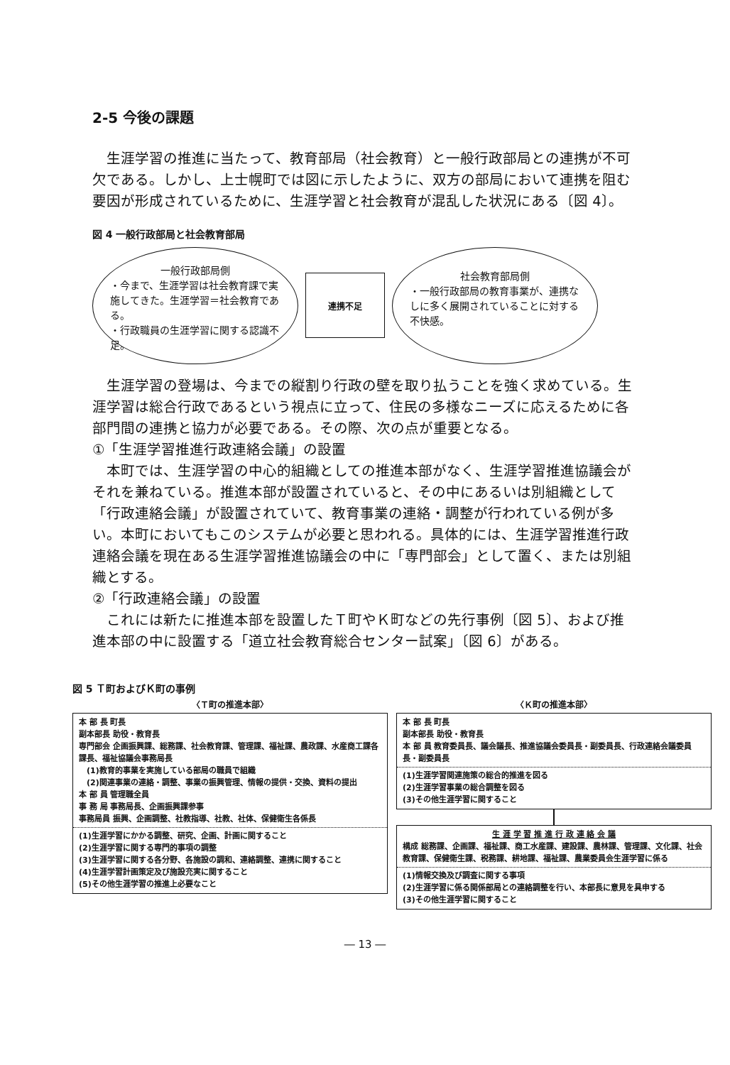2-5 今後の課題
生涯学習の推進に当たって、教育部局（社会教育）と一般行政部局との連携が不可欠である。しかし、上士幌町では図に示したように、双方の部局において連携を阻む要因が形成されているために、生涯学習と社会教育が混乱した状況にある〔図 4〕。
図 4 一般行政部局と社会教育部局
一般行政部局側
・今まで、生涯学習は社会教育課で実施してきた。生涯学習＝社会教育である。
・行政職員の生涯学習に関する認識不足。
連携不足
社会教育部局側
・一般行政部局の教育事業が、連携なしに多く展開されていることに対する不快感。
生涯学習の登場は、今までの縦割り行政の壁を取り払うことを強く求めている。生涯学習は総合行政であるという視点に立って、住民の多様なニーズに応えるために各部門間の連携と協力が必要である。その際、次の点が重要となる。
①「生涯学習推進行政連絡会議」の設置
本町では、生涯学習の中心的組織としての推進本部がなく、生涯学習推進協議会がそれを兼ねている。推進本部が設置されていると、その中にあるいは別組織として「行政連絡会議」が設置されていて、教育事業の連絡・調整が行われている例が多い。本町においてもこのシステムが必要と思われる。具体的には、生涯学習推進行政連絡会議を現在ある生涯学習推進協議会の中に「専門部会」として置く、または別組織とする。
②「行政連絡会議」の設置
これには新たに推進本部を設置したＴ町やＫ町などの先行事例〔図 5〕、および推進本部の中に設置する「道立社会教育総合センター試案」〔図 6〕がある。
図 5 Ｔ町およびＫ町の事例
〈Ｔ町の推進本部〉
本 部 長 町長
副本部長 助役・教育長
専門部会 企画振興課、総務課、社会教育課、管理課、福祉課、農政課、水産商工課各課長、福祉協議会事務局長
　(1)教育的事業を実施している部局の職員で組織
　(2)関連事業の連絡・調整、事業の振興管理、情報の提供・交換、資料の提出
本 部 員 管理職全員
事 務 局 事務局長、企画振興課参事
事務局員 振興、企画調整、社教指導、社教、社体、保健衛生各係長
(1)生涯学習にかかる調整、研究、企画、計画に関すること
(2)生涯学習に関する専門的事項の調整
(3)生涯学習に関する各分野、各施設の調和、連絡調整、連携に関すること
(4)生涯学習計画策定及び施設充実に関すること
(5)その他生涯学習の推進上必要なこと
〈Ｋ町の推進本部〉
本 部 長 町長
副本部長 助役・教育長
本 部 員 教育委員長、議会議長、推進協議会委員長・副委員長、行政連絡会議委員長・副委員長
(1)生涯学習関連施策の総合的推進を図る
(2)生涯学習事業の総合調整を図る
(3)その他生涯学習に関すること
生 涯 学 習 推 進 行 政 連 絡 会 議
構成 総務課、企画課、福祉課、商工水産課、建設課、農林課、管理課、文化課、社会教育課、保健衛生課、税務課、耕地課、福祉課、農業委員会生涯学習に係る
(1)情報交換及び調査に関する事項
(2)生涯学習に係る関係部局との連絡調整を行い、本部長に意見を具申する
(3)その他生涯学習に関すること
― 13 ―